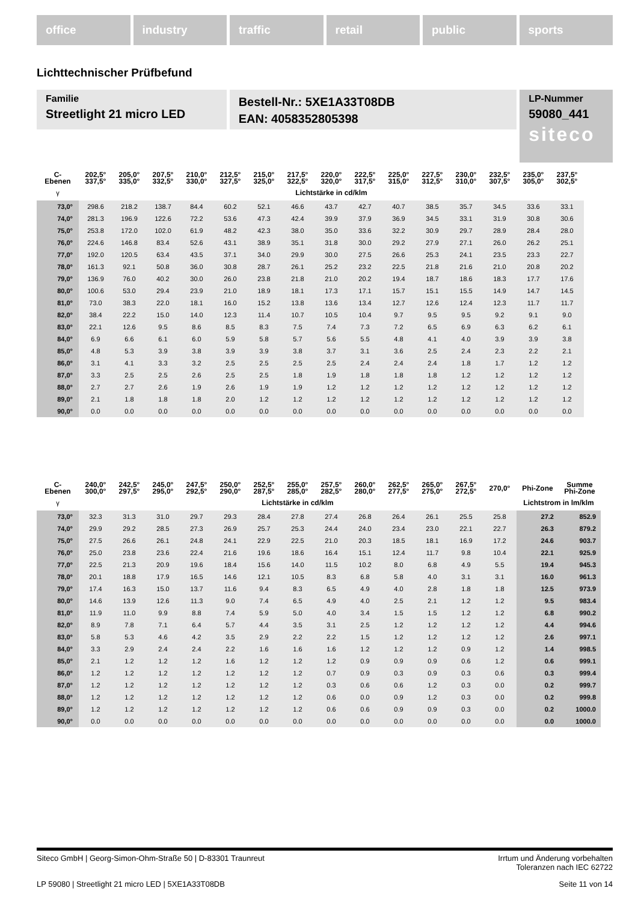office industry traffic retail public sports
Lichttechnischer Prüfbefund
Familie
Streetlight 21 micro LED
Bestell-Nr.: 5XE1A33T08DB
EAN: 4058352805398
LP-Nummer
59080_441
siteco
| C- Ebenen | 202,5° 337,5° | 205,0° 335,0° | 207,5° 332,5° | 210,0° 330,0° | 212,5° 327,5° | 215,0° 325,0° | 217,5° 322,5° | 220,0° 320,0° | 222,5° 317,5° | 225,0° 315,0° | 227,5° 312,5° | 230,0° 310,0° | 232,5° 307,5° | 235,0° 305,0° | 237,5° 302,5° |
| --- | --- | --- | --- | --- | --- | --- | --- | --- | --- | --- | --- | --- | --- | --- | --- |
| γ | Lichtstärke in cd/klm | | | | | | | | | | | | | | |
| 73,0° | 298.6 | 218.2 | 138.7 | 84.4 | 60.2 | 52.1 | 46.6 | 43.7 | 42.7 | 40.7 | 38.5 | 35.7 | 34.5 | 33.6 | 33.1 |
| 74,0° | 281.3 | 196.9 | 122.6 | 72.2 | 53.6 | 47.3 | 42.4 | 39.9 | 37.9 | 36.9 | 34.5 | 33.1 | 31.9 | 30.8 | 30.6 |
| 75,0° | 253.8 | 172.0 | 102.0 | 61.9 | 48.2 | 42.3 | 38.0 | 35.0 | 33.6 | 32.2 | 30.9 | 29.7 | 28.9 | 28.4 | 28.0 |
| 76,0° | 224.6 | 146.8 | 83.4 | 52.6 | 43.1 | 38.9 | 35.1 | 31.8 | 30.0 | 29.2 | 27.9 | 27.1 | 26.0 | 26.2 | 25.1 |
| 77,0° | 192.0 | 120.5 | 63.4 | 43.5 | 37.1 | 34.0 | 29.9 | 30.0 | 27.5 | 26.6 | 25.3 | 24.1 | 23.5 | 23.3 | 22.7 |
| 78,0° | 161.3 | 92.1 | 50.8 | 36.0 | 30.8 | 28.7 | 26.1 | 25.2 | 23.2 | 22.5 | 21.8 | 21.6 | 21.0 | 20.8 | 20.2 |
| 79,0° | 136.9 | 76.0 | 40.2 | 30.0 | 26.0 | 23.8 | 21.8 | 21.0 | 20.2 | 19.4 | 18.7 | 18.6 | 18.3 | 17.7 | 17.6 |
| 80,0° | 100.6 | 53.0 | 29.4 | 23.9 | 21.0 | 18.9 | 18.1 | 17.3 | 17.1 | 15.7 | 15.1 | 15.5 | 14.9 | 14.7 | 14.5 |
| 81,0° | 73.0 | 38.3 | 22.0 | 18.1 | 16.0 | 15.2 | 13.8 | 13.6 | 13.4 | 12.7 | 12.6 | 12.4 | 12.3 | 11.7 | 11.7 |
| 82,0° | 38.4 | 22.2 | 15.0 | 14.0 | 12.3 | 11.4 | 10.7 | 10.5 | 10.4 | 9.7 | 9.5 | 9.5 | 9.2 | 9.1 | 9.0 |
| 83,0° | 22.1 | 12.6 | 9.5 | 8.6 | 8.5 | 8.3 | 7.5 | 7.4 | 7.3 | 7.2 | 6.5 | 6.9 | 6.3 | 6.2 | 6.1 |
| 84,0° | 6.9 | 6.6 | 6.1 | 6.0 | 5.9 | 5.8 | 5.7 | 5.6 | 5.5 | 4.8 | 4.1 | 4.0 | 3.9 | 3.9 | 3.8 |
| 85,0° | 4.8 | 5.3 | 3.9 | 3.8 | 3.9 | 3.9 | 3.8 | 3.7 | 3.1 | 3.6 | 2.5 | 2.4 | 2.3 | 2.2 | 2.1 |
| 86,0° | 3.1 | 4.1 | 3.3 | 3.2 | 2.5 | 2.5 | 2.5 | 2.5 | 2.4 | 2.4 | 2.4 | 1.8 | 1.7 | 1.2 | 1.2 |
| 87,0° | 3.3 | 2.5 | 2.5 | 2.6 | 2.5 | 2.5 | 1.8 | 1.9 | 1.8 | 1.8 | 1.8 | 1.2 | 1.2 | 1.2 | 1.2 |
| 88,0° | 2.7 | 2.7 | 2.6 | 1.9 | 2.6 | 1.9 | 1.9 | 1.2 | 1.2 | 1.2 | 1.2 | 1.2 | 1.2 | 1.2 | 1.2 |
| 89,0° | 2.1 | 1.8 | 1.8 | 1.8 | 2.0 | 1.2 | 1.2 | 1.2 | 1.2 | 1.2 | 1.2 | 1.2 | 1.2 | 1.2 | 1.2 |
| 90,0° | 0.0 | 0.0 | 0.0 | 0.0 | 0.0 | 0.0 | 0.0 | 0.0 | 0.0 | 0.0 | 0.0 | 0.0 | 0.0 | 0.0 | 0.0 |
| C- Ebenen | 240,0° 300,0° | 242,5° 297,5° | 245,0° 295,0° | 247,5° 292,5° | 250,0° 290,0° | 252,5° 287,5° | 255,0° 285,0° | 257,5° 282,5° | 260,0° 280,0° | 262,5° 277,5° | 265,0° 275,0° | 267,5° 272,5° | 270,0° | Phi-Zone | Summe Phi-Zone |
| --- | --- | --- | --- | --- | --- | --- | --- | --- | --- | --- | --- | --- | --- | --- | --- |
| γ | Lichtstärke in cd/klm | | | | | | | | | | | | | Lichtstrom in lm/klm | |
| 73,0° | 32.3 | 31.3 | 31.0 | 29.7 | 29.3 | 28.4 | 27.8 | 27.4 | 26.8 | 26.4 | 26.1 | 25.5 | 25.8 | 27.2 | 852.9 |
| 74,0° | 29.9 | 29.2 | 28.5 | 27.3 | 26.9 | 25.7 | 25.3 | 24.4 | 24.0 | 23.4 | 23.0 | 22.1 | 22.7 | 26.3 | 879.2 |
| 75,0° | 27.5 | 26.6 | 26.1 | 24.8 | 24.1 | 22.9 | 22.5 | 21.0 | 20.3 | 18.5 | 18.1 | 16.9 | 17.2 | 24.6 | 903.7 |
| 76,0° | 25.0 | 23.8 | 23.6 | 22.4 | 21.6 | 19.6 | 18.6 | 16.4 | 15.1 | 12.4 | 11.7 | 9.8 | 10.4 | 22.1 | 925.9 |
| 77,0° | 22.5 | 21.3 | 20.9 | 19.6 | 18.4 | 15.6 | 14.0 | 11.5 | 10.2 | 8.0 | 6.8 | 4.9 | 5.5 | 19.4 | 945.3 |
| 78,0° | 20.1 | 18.8 | 17.9 | 16.5 | 14.6 | 12.1 | 10.5 | 8.3 | 6.8 | 5.8 | 4.0 | 3.1 | 3.1 | 16.0 | 961.3 |
| 79,0° | 17.4 | 16.3 | 15.0 | 13.7 | 11.6 | 9.4 | 8.3 | 6.5 | 4.9 | 4.0 | 2.8 | 1.8 | 1.8 | 12.5 | 973.9 |
| 80,0° | 14.6 | 13.9 | 12.6 | 11.3 | 9.0 | 7.4 | 6.5 | 4.9 | 4.0 | 2.5 | 2.1 | 1.2 | 1.2 | 9.5 | 983.4 |
| 81,0° | 11.9 | 11.0 | 9.9 | 8.8 | 7.4 | 5.9 | 5.0 | 4.0 | 3.4 | 1.5 | 1.5 | 1.2 | 1.2 | 6.8 | 990.2 |
| 82,0° | 8.9 | 7.8 | 7.1 | 6.4 | 5.7 | 4.4 | 3.5 | 3.1 | 2.5 | 1.2 | 1.2 | 1.2 | 1.2 | 4.4 | 994.6 |
| 83,0° | 5.8 | 5.3 | 4.6 | 4.2 | 3.5 | 2.9 | 2.2 | 2.2 | 1.5 | 1.2 | 1.2 | 1.2 | 1.2 | 2.6 | 997.1 |
| 84,0° | 3.3 | 2.9 | 2.4 | 2.4 | 2.2 | 1.6 | 1.6 | 1.6 | 1.2 | 1.2 | 1.2 | 0.9 | 1.2 | 1.4 | 998.5 |
| 85,0° | 2.1 | 1.2 | 1.2 | 1.2 | 1.6 | 1.2 | 1.2 | 1.2 | 0.9 | 0.9 | 0.9 | 0.6 | 1.2 | 0.6 | 999.1 |
| 86,0° | 1.2 | 1.2 | 1.2 | 1.2 | 1.2 | 1.2 | 1.2 | 0.7 | 0.9 | 0.3 | 0.9 | 0.3 | 0.6 | 0.3 | 999.4 |
| 87,0° | 1.2 | 1.2 | 1.2 | 1.2 | 1.2 | 1.2 | 1.2 | 0.3 | 0.6 | 0.6 | 1.2 | 0.3 | 0.0 | 0.2 | 999.7 |
| 88,0° | 1.2 | 1.2 | 1.2 | 1.2 | 1.2 | 1.2 | 1.2 | 0.6 | 0.0 | 0.9 | 1.2 | 0.3 | 0.0 | 0.2 | 999.8 |
| 89,0° | 1.2 | 1.2 | 1.2 | 1.2 | 1.2 | 1.2 | 1.2 | 0.6 | 0.6 | 0.9 | 0.9 | 0.3 | 0.0 | 0.2 | 1000.0 |
| 90,0° | 0.0 | 0.0 | 0.0 | 0.0 | 0.0 | 0.0 | 0.0 | 0.0 | 0.0 | 0.0 | 0.0 | 0.0 | 0.0 | 0.0 | 1000.0 |
Siteco GmbH | Georg-Simon-Ohm-Straße 50 | D-83301 Traunreut Irrtum und Änderung vorbehalten
Toleranzen nach IEC 62722
LP 59080 | Streetlight 21 micro LED | 5XE1A33T08DB Seite 11 von 14